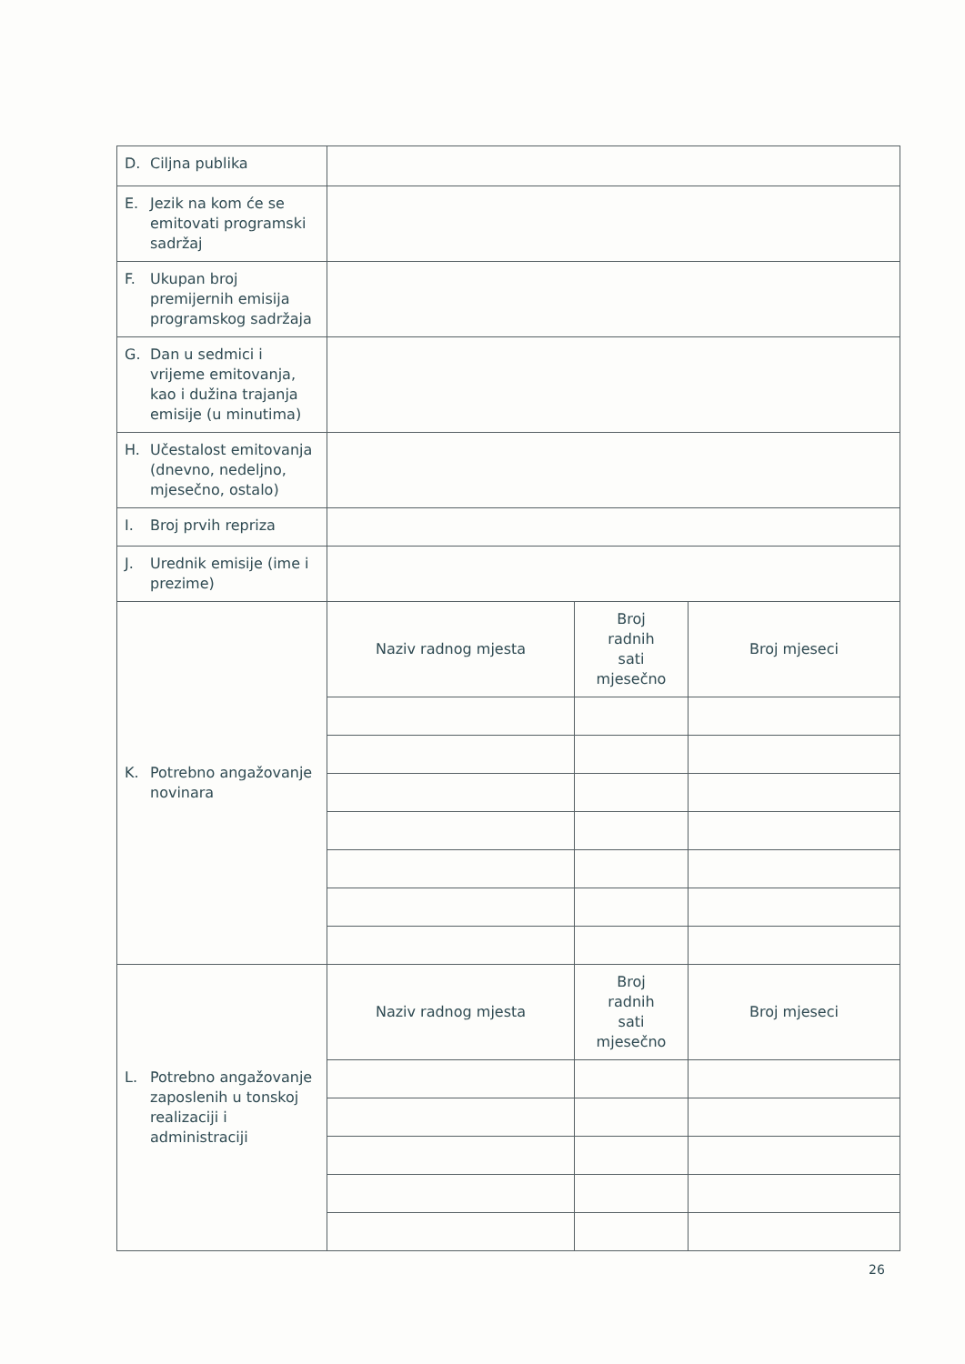| D. Ciljna publika | | | |
| E. Jezik na kom će se emitovati programski sadržaj | | | |
| F. Ukupan broj premijernih emisija programskog sadržaja | | | |
| G. Dan u sedmici i vrijeme emitovanja, kao i dužina trajanja emisije (u minutima) | | | |
| H. Učestalost emitovanja (dnevno, nedeljno, mjesečno, ostalo) | | | |
| I. Broj prvih repriza | | | |
| J. Urednik emisije (ime i prezime) | | | |
| K. Potrebno angažovanje novinara | Naziv radnog mjesta | Broj radnih sati mjesečno | Broj mjeseci |
| L. Potrebno angažovanje zaposlenih u tonskoj realizaciji i administraciji | Naziv radnog mjesta | Broj radnih sati mjesečno | Broj mjeseci |
26